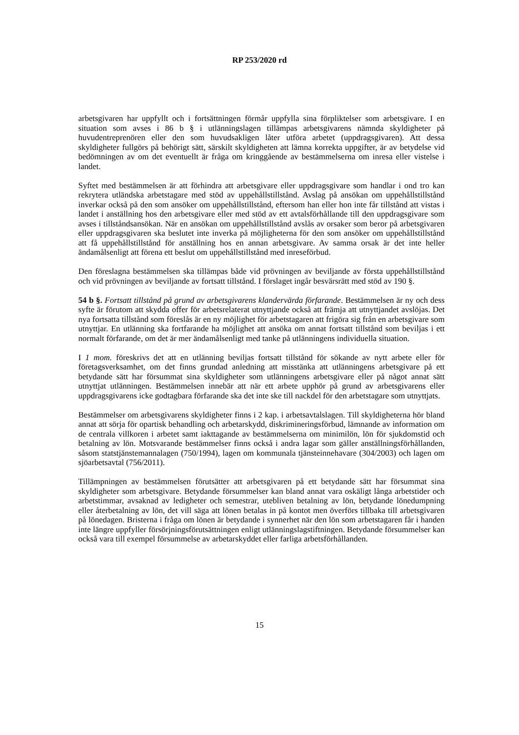RP 253/2020 rd
arbetsgivaren har uppfyllt och i fortsättningen förmår uppfylla sina förpliktelser som arbetsgivare. I en situation som avses i 86 b § i utlänningslagen tillämpas arbetsgivarens nämnda skyldigheter på huvudentreprenören eller den som huvudsakligen låter utföra arbetet (uppdragsgivaren). Att dessa skyldigheter fullgörs på behörigt sätt, särskilt skyldigheten att lämna korrekta uppgifter, är av betydelse vid bedömningen av om det eventuellt är fråga om kringgående av bestämmelserna om inresa eller vistelse i landet.
Syftet med bestämmelsen är att förhindra att arbetsgivare eller uppdragsgivare som handlar i ond tro kan rekrytera utländska arbetstagare med stöd av uppehållstillstånd. Avslag på ansökan om uppehållstillstånd inverkar också på den som ansöker om uppehållstillstånd, eftersom han eller hon inte får tillstånd att vistas i landet i anställning hos den arbetsgivare eller med stöd av ett avtalsförhållande till den uppdragsgivare som avses i tillståndsansökan. När en ansökan om uppehållstillstånd avslås av orsaker som beror på arbetsgivaren eller uppdragsgivaren ska beslutet inte inverka på möjligheterna för den som ansöker om uppehållstillstånd att få uppehållstillstånd för anställning hos en annan arbetsgivare. Av samma orsak är det inte heller ändamålsenligt att förena ett beslut om uppehållstillstånd med inreseförbud.
Den föreslagna bestämmelsen ska tillämpas både vid prövningen av beviljande av första uppehållstillstånd och vid prövningen av beviljande av fortsatt tillstånd. I förslaget ingår besvärsrätt med stöd av 190 §.
54 b §. Fortsatt tillstånd på grund av arbetsgivarens klandervärda förfarande. Bestämmelsen är ny och dess syfte är förutom att skydda offer för arbetsrelaterat utnyttjande också att främja att utnyttjandet avslöjas. Det nya fortsatta tillstånd som föreslås är en ny möjlighet för arbetstagaren att frigöra sig från en arbetsgivare som utnyttjar. En utlänning ska fortfarande ha möjlighet att ansöka om annat fortsatt tillstånd som beviljas i ett normalt förfarande, om det är mer ändamålsenligt med tanke på utlänningens individuella situation.
I 1 mom. föreskrivs det att en utlänning beviljas fortsatt tillstånd för sökande av nytt arbete eller för företagsverksamhet, om det finns grundad anledning att misstänka att utlänningens arbetsgivare på ett betydande sätt har försummat sina skyldigheter som utlänningens arbetsgivare eller på något annat sätt utnyttjat utlänningen. Bestämmelsen innebär att när ett arbete upphör på grund av arbetsgivarens eller uppdragsgivarens icke godtagbara förfarande ska det inte ske till nackdel för den arbetstagare som utnyttjats.
Bestämmelser om arbetsgivarens skyldigheter finns i 2 kap. i arbetsavtalslagen. Till skyldigheterna hör bland annat att sörja för opartisk behandling och arbetarskydd, diskrimineringsförbud, lämnande av information om de centrala villkoren i arbetet samt iakttagande av bestämmelserna om minimilön, lön för sjukdomstid och betalning av lön. Motsvarande bestämmelser finns också i andra lagar som gäller anställningsförhållanden, såsom statstjänstemannalagen (750/1994), lagen om kommunala tjänsteinnehavare (304/2003) och lagen om sjöarbetsavtal (756/2011).
Tillämpningen av bestämmelsen förutsätter att arbetsgivaren på ett betydande sätt har försummat sina skyldigheter som arbetsgivare. Betydande försummelser kan bland annat vara oskäligt långa arbetstider och arbetstimmar, avsaknad av ledigheter och semestrar, utebliven betalning av lön, betydande lönedumpning eller återbetalning av lön, det vill säga att lönen betalas in på kontot men överförs tillbaka till arbetsgivaren på lönedagen. Bristerna i fråga om lönen är betydande i synnerhet när den lön som arbetstagaren får i handen inte längre uppfyller försörjningsförutsättningen enligt utlänningslagstiftningen. Betydande försummelser kan också vara till exempel försummelse av arbetarskyddet eller farliga arbetsförhållanden.
15